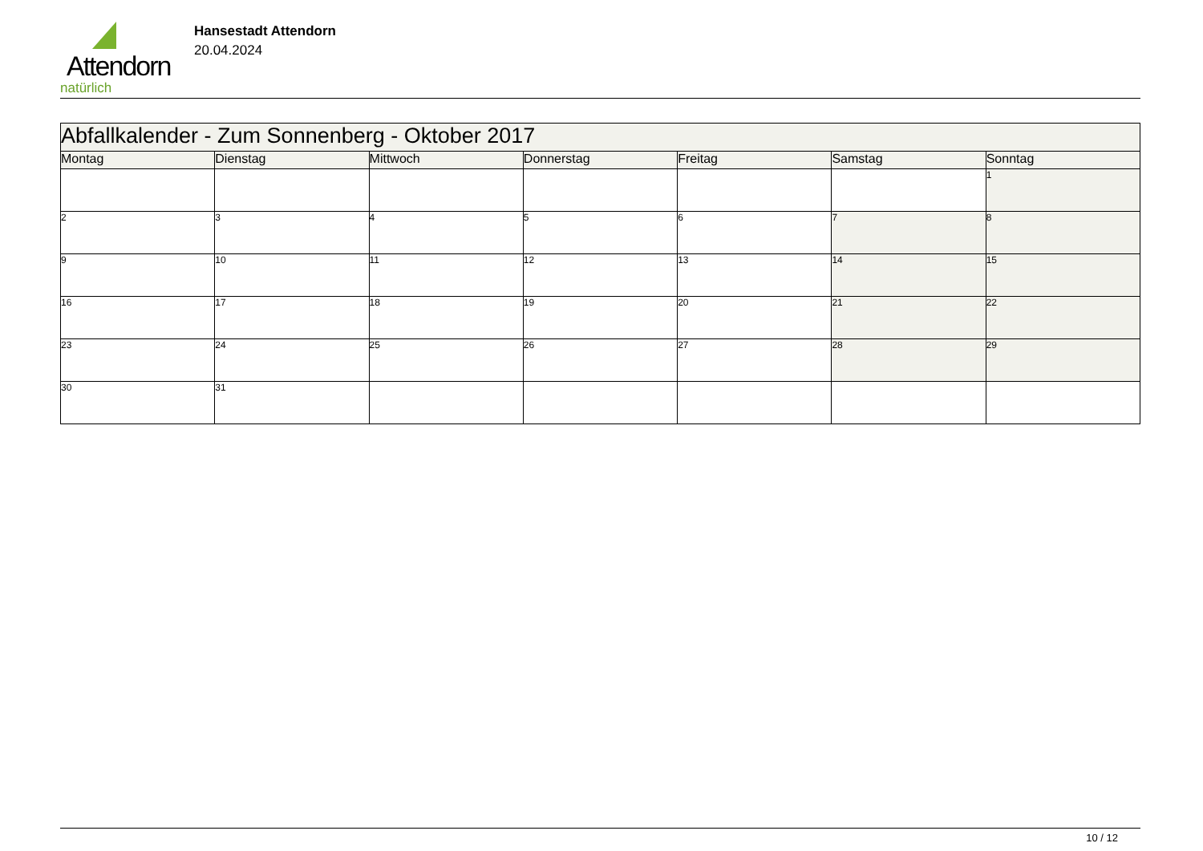Attendorn
natürlich
Hansestadt Attendorn
20.04.2024
| Abfallkalender - Zum Sonnenberg - Oktober 2017 | | | | | | |
| Montag | Dienstag | Mittwoch | Donnerstag | Freitag | Samstag | Sonntag |
| | | | | | | 1 |
| 2 | 3 | 4 | 5 | 6 | 7 | 8 |
| 9 | 10 | 11 | 12 | 13 | 14 | 15 |
| 16 | 17 | 18 | 19 | 20 | 21 | 22 |
| 23 | 24 | 25 | 26 | 27 | 28 | 29 |
| 30 | 31 | | | | | |
10 / 12